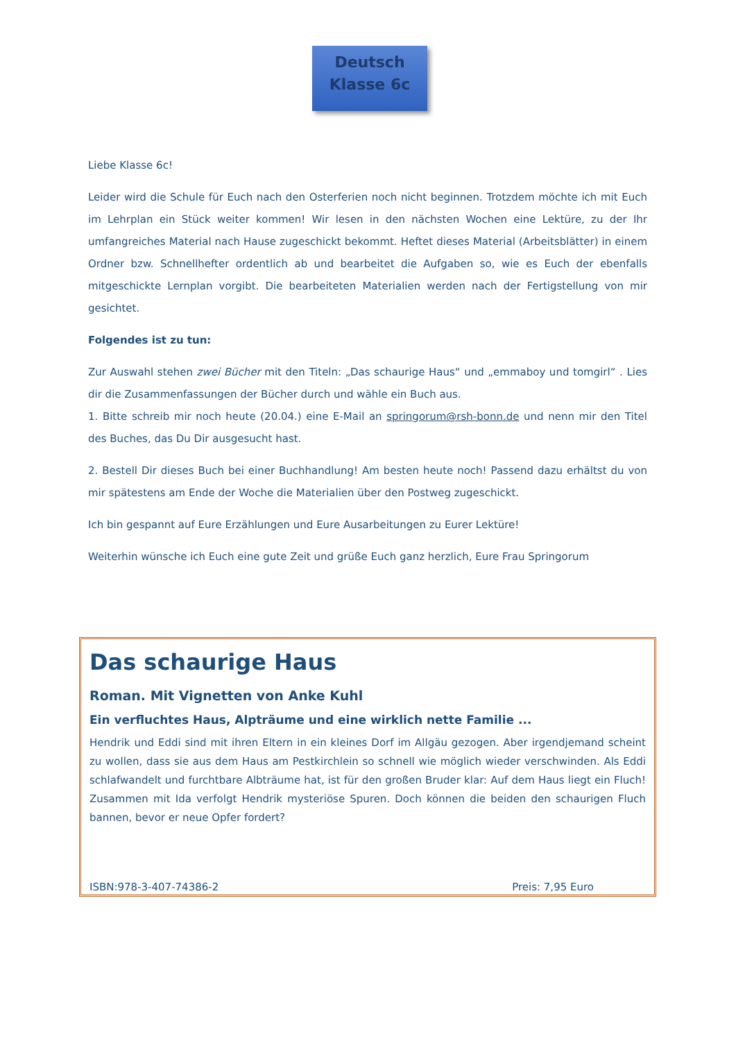Deutsch
Klasse 6c
Liebe Klasse 6c!
Leider wird die Schule für Euch nach den Osterferien noch nicht beginnen. Trotzdem möchte ich mit Euch im Lehrplan ein Stück weiter kommen! Wir lesen in den nächsten Wochen eine Lektüre, zu der Ihr umfangreiches Material nach Hause zugeschickt bekommt. Heftet dieses Material (Arbeitsblätter) in einem Ordner bzw. Schnellhefter ordentlich ab und bearbeitet die Aufgaben so, wie es Euch der ebenfalls mitgeschickte Lernplan vorgibt. Die bearbeiteten Materialien werden nach der Fertigstellung von mir gesichtet.
Folgendes ist zu tun:
Zur Auswahl stehen zwei Bücher mit den Titeln: „Das schaurige Haus“ und „emmaboy und tomgirl“ . Lies dir die Zusammenfassungen der Bücher durch und wähle ein Buch aus.
1. Bitte schreib mir noch heute (20.04.) eine E-Mail an springorum@rsh-bonn.de und nenn mir den Titel des Buches, das Du Dir ausgesucht hast.
2. Bestell Dir dieses Buch bei einer Buchhandlung! Am besten heute noch! Passend dazu erhältst du von mir spätestens am Ende der Woche die Materialien über den Postweg zugeschickt.
Ich bin gespannt auf Eure Erzählungen und Eure Ausarbeitungen zu Eurer Lektüre!
Weiterhin wünsche ich Euch eine gute Zeit und grüße Euch ganz herzlich, Eure Frau Springorum
Das schaurige Haus
Roman. Mit Vignetten von Anke Kuhl
Ein verfluchtes Haus, Alpträume und eine wirklich nette Familie ...
Hendrik und Eddi sind mit ihren Eltern in ein kleines Dorf im Allgäu gezogen. Aber irgendjemand scheint zu wollen, dass sie aus dem Haus am Pestkirchlein so schnell wie möglich wieder verschwinden. Als Eddi schlafwandelt und furchtbare Albträume hat, ist für den großen Bruder klar: Auf dem Haus liegt ein Fluch! Zusammen mit Ida verfolgt Hendrik mysteriöse Spuren. Doch können die beiden den schaurigen Fluch bannen, bevor er neue Opfer fordert?
ISBN:978-3-407-74386-2 Preis: 7,95 Euro